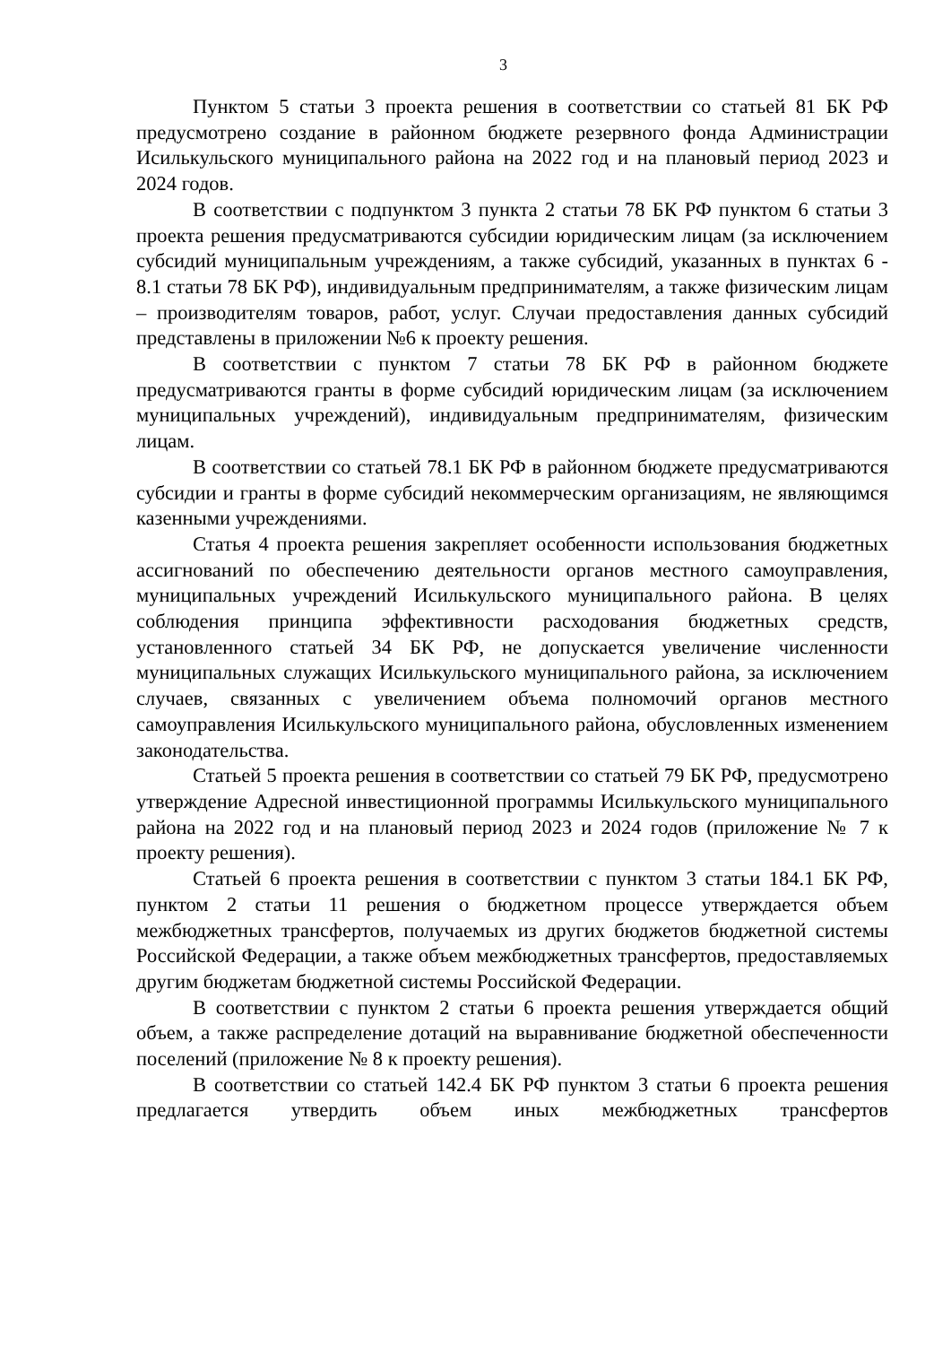3
Пунктом 5 статьи 3 проекта решения в соответствии со статьей 81 БК РФ предусмотрено создание в районном бюджете резервного фонда Администрации Исилькульского муниципального района на 2022 год и на плановый период 2023 и 2024 годов.
В соответствии с подпунктом 3 пункта 2 статьи 78 БК РФ пунктом 6 статьи 3 проекта решения предусматриваются субсидии юридическим лицам (за исключением субсидий муниципальным учреждениям, а также субсидий, указанных в пунктах 6 - 8.1 статьи 78 БК РФ), индивидуальным предпринимателям, а также физическим лицам – производителям товаров, работ, услуг. Случаи предоставления данных субсидий представлены в приложении №6 к проекту решения.
В соответствии с пунктом 7 статьи 78 БК РФ в районном бюджете предусматриваются гранты в форме субсидий юридическим лицам (за исключением муниципальных учреждений), индивидуальным предпринимателям, физическим лицам.
В соответствии со статьей 78.1 БК РФ в районном бюджете предусматриваются субсидии и гранты в форме субсидий некоммерческим организациям, не являющимся казенными учреждениями.
Статья 4 проекта решения закрепляет особенности использования бюджетных ассигнований по обеспечению деятельности органов местного самоуправления, муниципальных учреждений Исилькульского муниципального района. В целях соблюдения принципа эффективности расходования бюджетных средств, установленного статьей 34 БК РФ, не допускается увеличение численности муниципальных служащих Исилькульского муниципального района, за исключением случаев, связанных с увеличением объема полномочий органов местного самоуправления Исилькульского муниципального района, обусловленных изменением законодательства.
Статьей 5 проекта решения в соответствии со статьей 79 БК РФ, предусмотрено утверждение Адресной инвестиционной программы Исилькульского муниципального района на 2022 год и на плановый период 2023 и 2024 годов (приложение № 7 к проекту решения).
Статьей 6 проекта решения в соответствии с пунктом 3 статьи 184.1 БК РФ, пунктом 2 статьи 11 решения о бюджетном процессе утверждается объем межбюджетных трансфертов, получаемых из других бюджетов бюджетной системы Российской Федерации, а также объем межбюджетных трансфертов, предоставляемых другим бюджетам бюджетной системы Российской Федерации.
В соответствии с пунктом 2 статьи 6 проекта решения утверждается общий объем, а также распределение дотаций на выравнивание бюджетной обеспеченности поселений (приложение № 8 к проекту решения).
В соответствии со статьей 142.4 БК РФ пунктом 3 статьи 6 проекта решения предлагается утвердить объем иных межбюджетных трансфертов